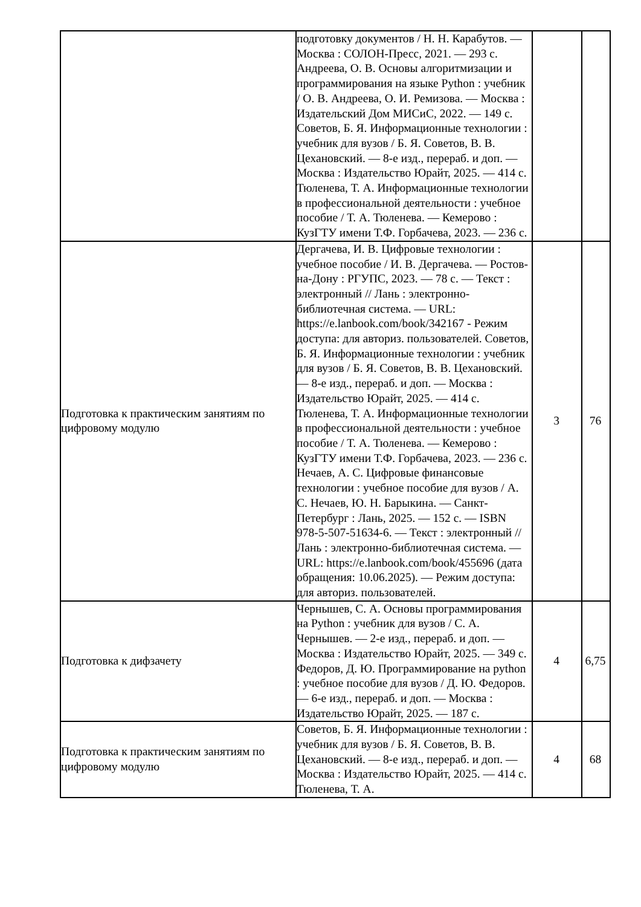| | подготовку документов / Н. Н. Карабутов. — Москва : СОЛОН-Пресс, 2021. — 293 с. Андреева, О. В. Основы алгоритмизации и программирования на языке Python : учебник / О. В. Андреева, О. И. Ремизова. — Москва : Издательский Дом МИСиС, 2022. — 149 с. Советов, Б. Я. Информационные технологии : учебник для вузов / Б. Я. Советов, В. В. Цехановский. — 8-е изд., перераб. и доп. — Москва : Издательство Юрайт, 2025. — 414 с. Тюленева, Т. А. Информационные технологии в профессиональной деятельности : учебное пособие / Т. А. Тюленева. — Кемерово : КузГТУ имени Т.Ф. Горбачева, 2023. — 236 с. | | |
| Подготовка к практическим занятиям по цифровому модулю | Дергачева, И. В. Цифровые технологии : учебное пособие / И. В. Дергачева. — Ростов-на-Дону : РГУПС, 2023. — 78 с. — Текст : электронный // Лань : электронно-библиотечная система. — URL: https://e.lanbook.com/book/342167 - Режим доступа: для авториз. пользователей. Советов, Б. Я. Информационные технологии : учебник для вузов / Б. Я. Советов, В. В. Цехановский. — 8-е изд., перераб. и доп. — Москва : Издательство Юрайт, 2025. — 414 с. Тюленева, Т. А. Информационные технологии в профессиональной деятельности : учебное пособие / Т. А. Тюленева. — Кемерово : КузГТУ имени Т.Ф. Горбачева, 2023. — 236 с. Нечаев, А. С. Цифровые финансовые технологии : учебное пособие для вузов / А. С. Нечаев, Ю. Н. Барыкина. — Санкт-Петербург : Лань, 2025. — 152 с. — ISBN 978-5-507-51634-6. — Текст : электронный // Лань : электронно-библиотечная система. — URL: https://e.lanbook.com/book/455696 (дата обращения: 10.06.2025). — Режим доступа: для авториз. пользователей. | 3 | 76 |
| Подготовка к дифзачету | Чернышев, С. А. Основы программирования на Python : учебник для вузов / С. А. Чернышев. — 2-е изд., перераб. и доп. — Москва : Издательство Юрайт, 2025. — 349 с. Федоров, Д. Ю. Программирование на python : учебное пособие для вузов / Д. Ю. Федоров. — 6-е изд., перераб. и доп. — Москва : Издательство Юрайт, 2025. — 187 с. | 4 | 6,75 |
| Подготовка к практическим занятиям по цифровому модулю | Советов, Б. Я. Информационные технологии : учебник для вузов / Б. Я. Советов, В. В. Цехановский. — 8-е изд., перераб. и доп. — Москва : Издательство Юрайт, 2025. — 414 с. Тюленева, Т. А. | 4 | 68 |